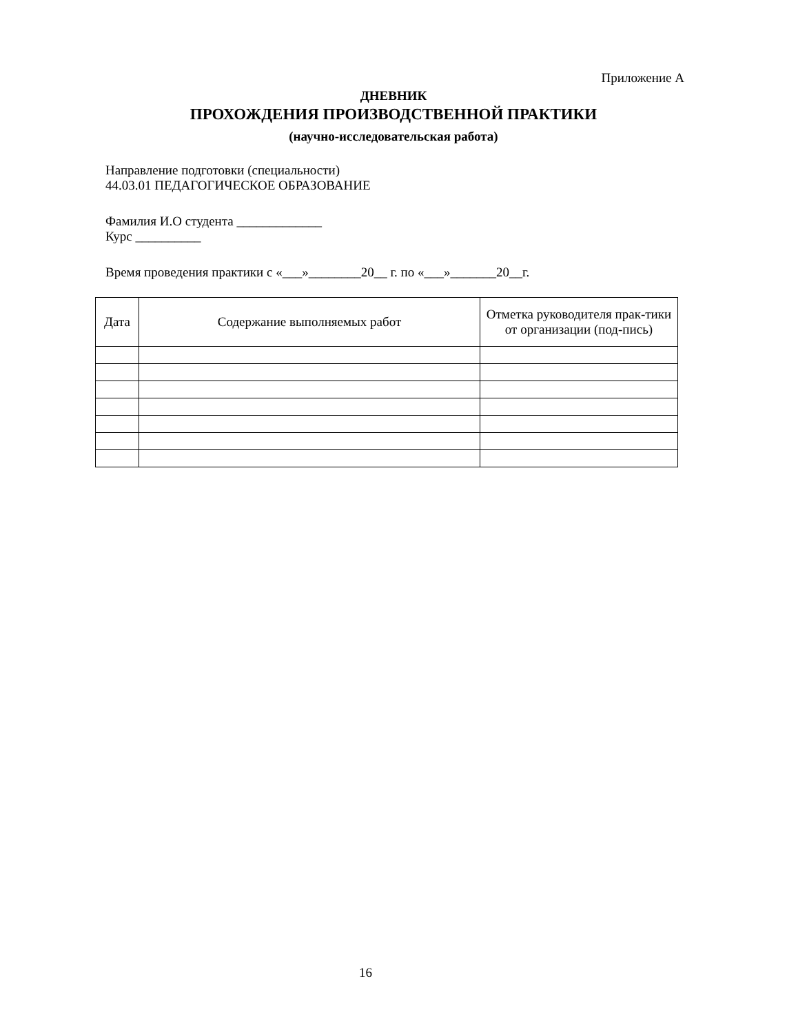Приложение А
ДНЕВНИК
ПРОХОЖДЕНИЯ ПРОИЗВОДСТВЕННОЙ ПРАКТИКИ
(научно-исследовательская работа)
Направление подготовки (специальности)
44.03.01 ПЕДАГОГИЧЕСКОЕ ОБРАЗОВАНИЕ
Фамилия И.О студента _____________
Курс __________
Время проведения практики с «___»________20__ г. по «___»_______20__г.
| Дата | Содержание выполняемых работ | Отметка руководителя прак-тики от организации (под-пись) |
| --- | --- | --- |
16